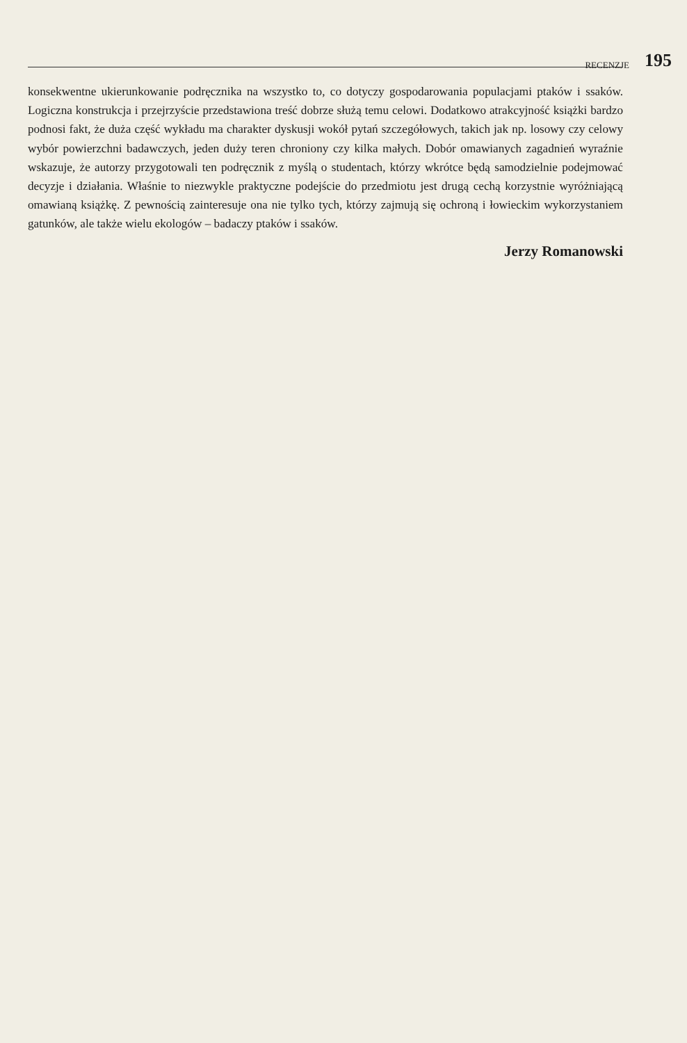RECENZJE 195
konsekwentne ukierunkowanie podręcznika na wszystko to, co dotyczy gospodarowania populacjami ptaków i ssaków. Logiczna konstrukcja i przejrzyście przedstawiona treść dobrze służą temu celowi. Dodatkowo atrakcyjność książki bardzo podnosi fakt, że duża część wykładu ma charakter dyskusji wokół pytań szczegółowych, takich jak np. losowy czy celowy wybór powierzchni badawczych, jeden duży teren chroniony czy kilka małych. Dobór omawianych zagadnień wyraźnie wskazuje, że autorzy przygotowali ten podręcznik z myślą o studentach, którzy wkrótce będą samodzielnie podejmować decyzje i działania. Właśnie to niezwykle praktyczne podejście do przedmiotu jest drugą cechą korzystnie wyróżniającą omawianą książkę. Z pewnością zainteresuje ona nie tylko tych, którzy zajmują się ochroną i łowieckim wykorzystaniem gatunków, ale także wielu ekologów – badaczy ptaków i ssaków.
Jerzy Romanowski